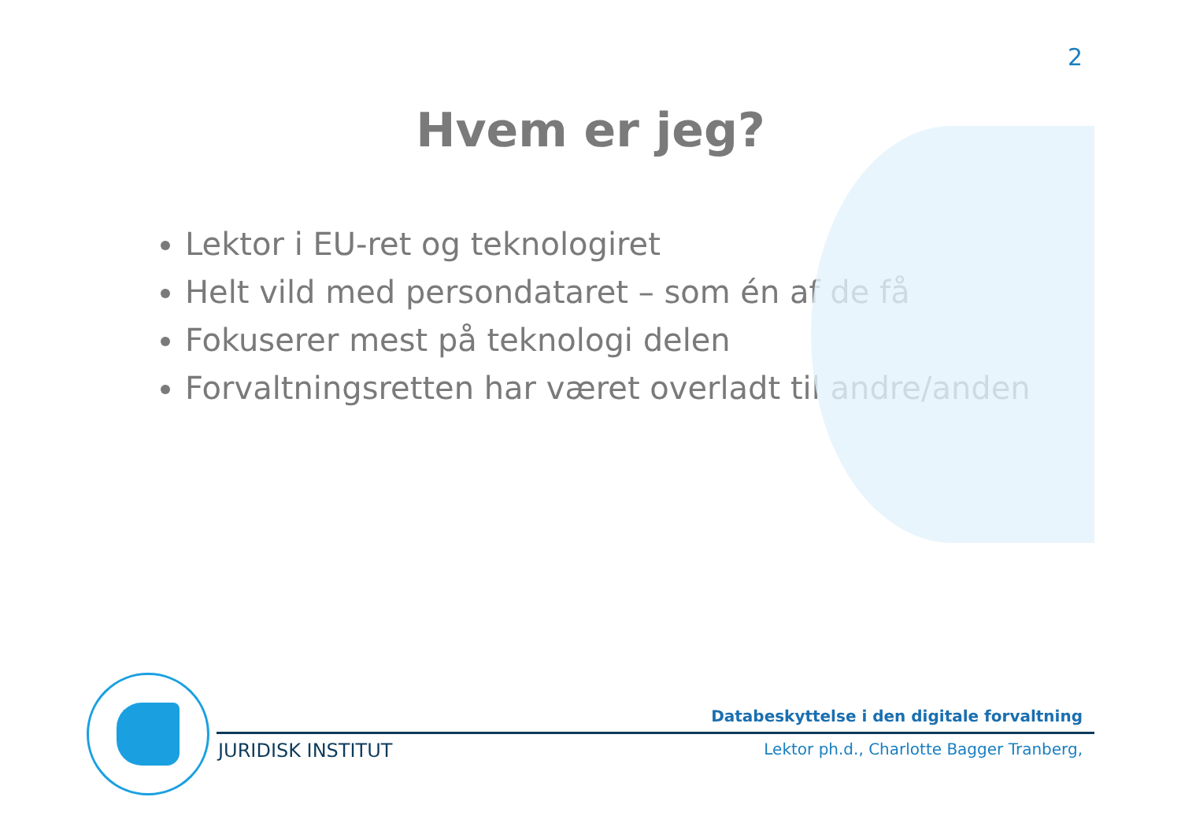2
Hvem er jeg?
Lektor i EU-ret og teknologiret
Helt vild med persondataret – som én af de få
Fokuserer mest på teknologi delen
Forvaltningsretten har været overladt til andre/anden
Databeskyttelse i den digitale forvaltning
JURIDISK INSTITUT
Lektor ph.d., Charlotte Bagger Tranberg,